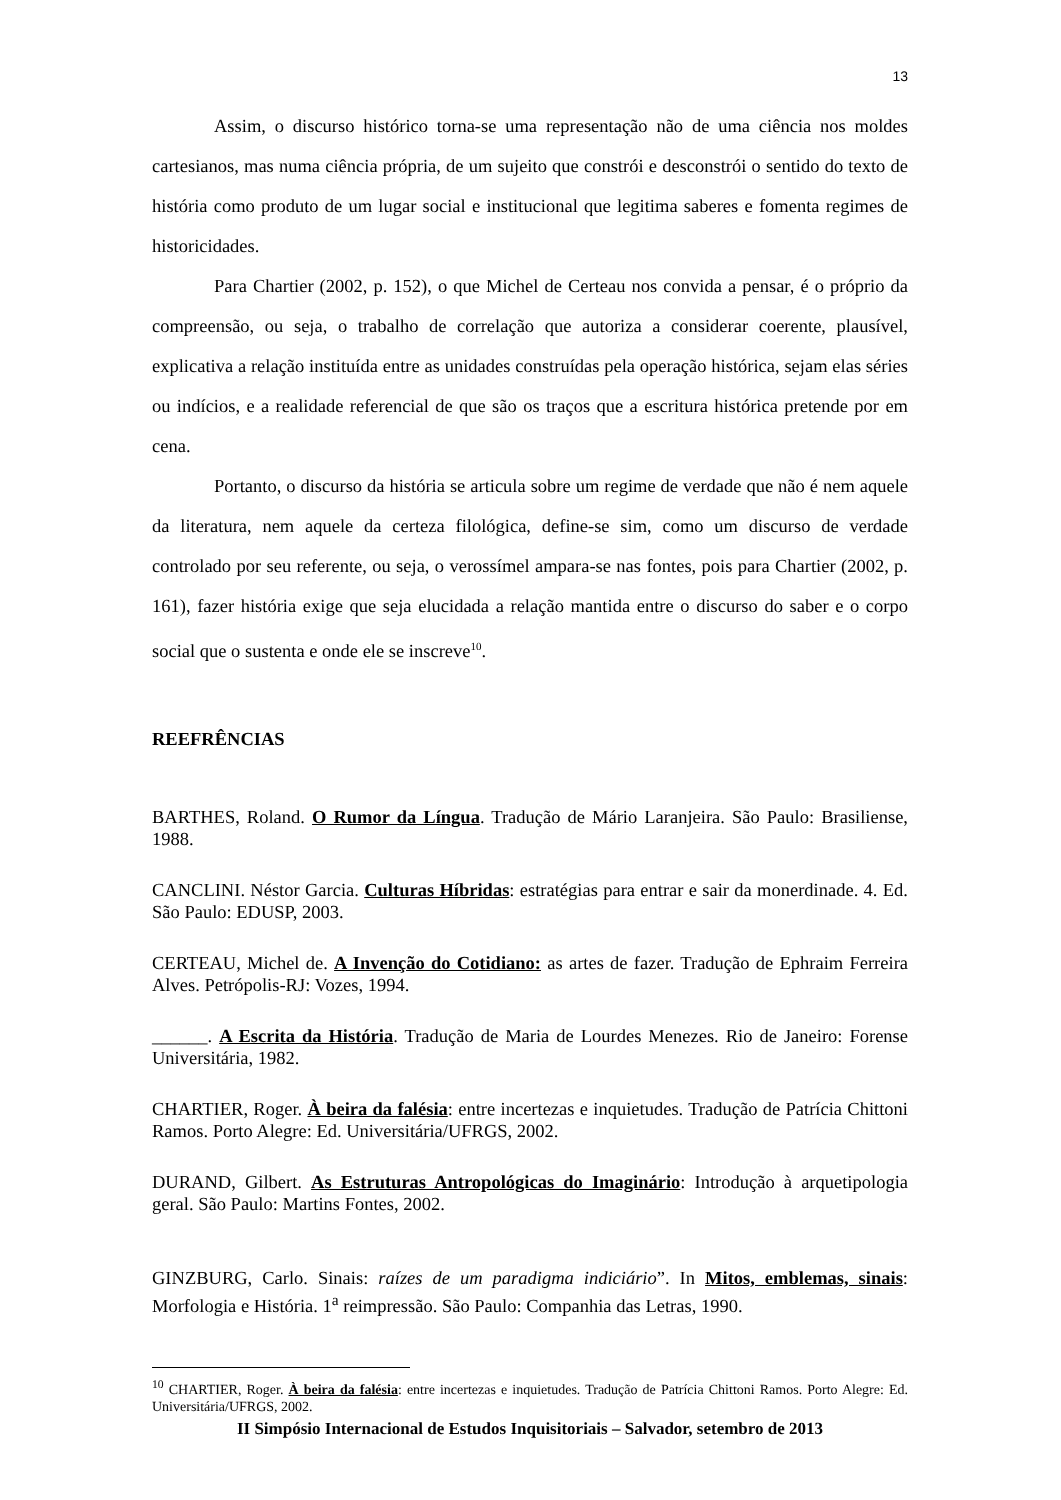13
Assim, o discurso histórico torna-se uma representação não de uma ciência nos moldes cartesianos, mas numa ciência própria, de um sujeito que constrói e desconstrói o sentido do texto de história como produto de um lugar social e institucional que legitima saberes e fomenta regimes de historicidades.
Para Chartier (2002, p. 152), o que Michel de Certeau nos convida a pensar, é o próprio da compreensão, ou seja, o trabalho de correlação que autoriza a considerar coerente, plausível, explicativa a relação instituída entre as unidades construídas pela operação histórica, sejam elas séries ou indícios, e a realidade referencial de que são os traços que a escritura histórica pretende por em cena.
Portanto, o discurso da história se articula sobre um regime de verdade que não é nem aquele da literatura, nem aquele da certeza filológica, define-se sim, como um discurso de verdade controlado por seu referente, ou seja, o verossímel ampara-se nas fontes, pois para Chartier (2002, p. 161), fazer história exige que seja elucidada a relação mantida entre o discurso do saber e o corpo social que o sustenta e onde ele se inscreve<sup>10</sup>.
REEFRÊNCIAS
BARTHES, Roland. O Rumor da Língua. Tradução de Mário Laranjeira. São Paulo: Brasiliense, 1988.
CANCLINI. Néstor Garcia. Culturas Híbridas: estratégias para entrar e sair da monerdinade. 4. Ed. São Paulo: EDUSP, 2003.
CERTEAU, Michel de. A Invenção do Cotidiano: as artes de fazer. Tradução de Ephraim Ferreira Alves. Petrópolis-RJ: Vozes, 1994.
______. A Escrita da História. Tradução de Maria de Lourdes Menezes. Rio de Janeiro: Forense Universitária, 1982.
CHARTIER, Roger. À beira da falésia: entre incertezas e inquietudes. Tradução de Patrícia Chittoni Ramos. Porto Alegre: Ed. Universitária/UFRGS, 2002.
DURAND, Gilbert. As Estruturas Antropológicas do Imaginário: Introdução à arquetipologia geral. São Paulo: Martins Fontes, 2002.
GINZBURG, Carlo. Sinais: raízes de um paradigma indiciário”. In Mitos, emblemas, sinais: Morfologia e História. 1<sup>a</sup> reimpressão. São Paulo: Companhia das Letras, 1990.
<sup>10</sup> CHARTIER, Roger. À beira da falésia: entre incertezas e inquietudes. Tradução de Patrícia Chittoni Ramos. Porto Alegre: Ed. Universitária/UFRGS, 2002.
II Simpósio Internacional de Estudos Inquisitoriais – Salvador, setembro de 2013